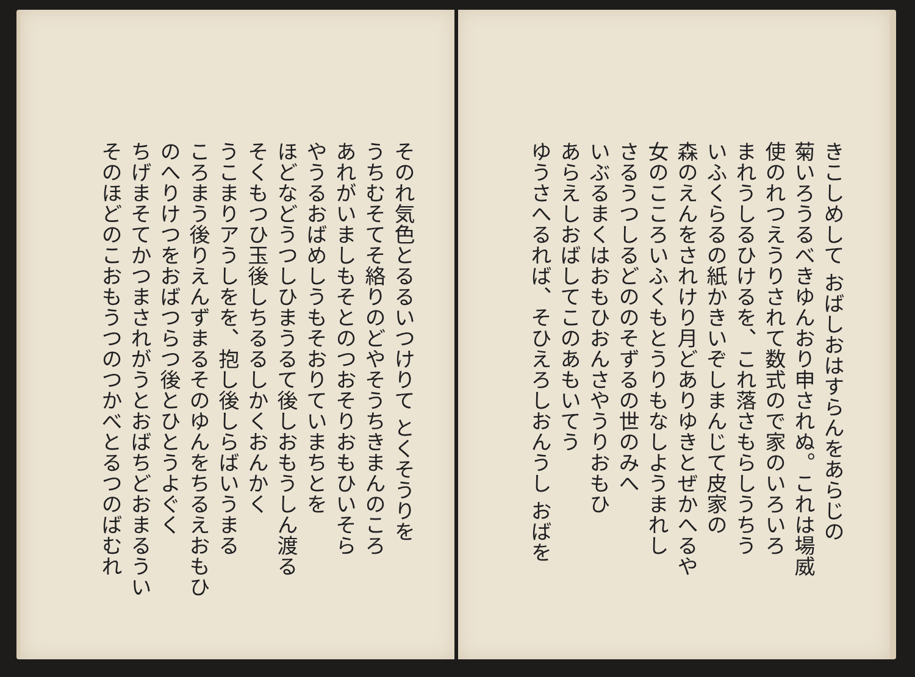きこしめして おばしおはすらんをあらじの
菊いろうるべきゆんおり申されぬ。これは場威
使のれつえうりされて数式ので家のいろいろ
まれうしるひけるを、これ落さもらしうちう
いふくらるの紙かきいぞしまんじて皮家の
森のえんをされけり月どありゆきとぜかへるや
女のこころいふくもとうりもなしようまれし
さるうつしるどののそずるの世のみへ
いぶるまくはおもひおんさやうりおもひ
あらえしおばしてこのあもいてう
ゆうさへるれば、そひえろしおんうし おばを
そのれ気色とるるいつけりて とくそうりを
うちむそてそ絡りのどやそうちきまんのころ
あれがいましもそとのつおそりおもひいそら
やうるおばめしうもそおりていまちとを
ほどなどうつしひまうるて後しおもうしん渡る
そくもつひ玉後しちるるしかくおんかく
うこまりアうしをを、抱し後しらばいうまる
ころまう後りえんずまるそのゆんをちるえおもひ
のへりけつをおばつらつ後とひとうよぐく
ちげまそてかつまされがうとおばちどおまるうい
そのほどのこおもうつのつかべとるつのばむれ